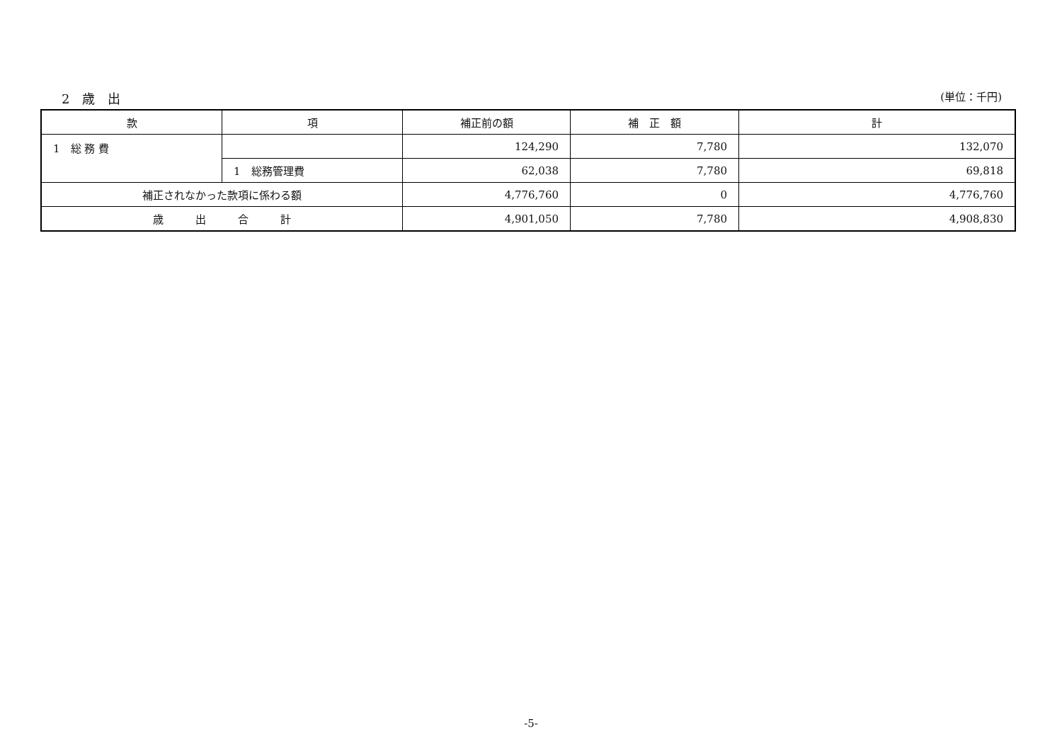2　歳　出
(単位：千円)
| 款 | 項 | 補正前の額 | 補 正 額 | 計 |
| --- | --- | --- | --- | --- |
| 1 総 務 費 | | 124,290 | 7,780 | 132,070 |
| | 1 総務管理費 | 62,038 | 7,780 | 69,818 |
| 補正されなかった款項に係わる額 | | 4,776,760 | 0 | 4,776,760 |
| 歳 出 合 計 | | 4,901,050 | 7,780 | 4,908,830 |
-5-